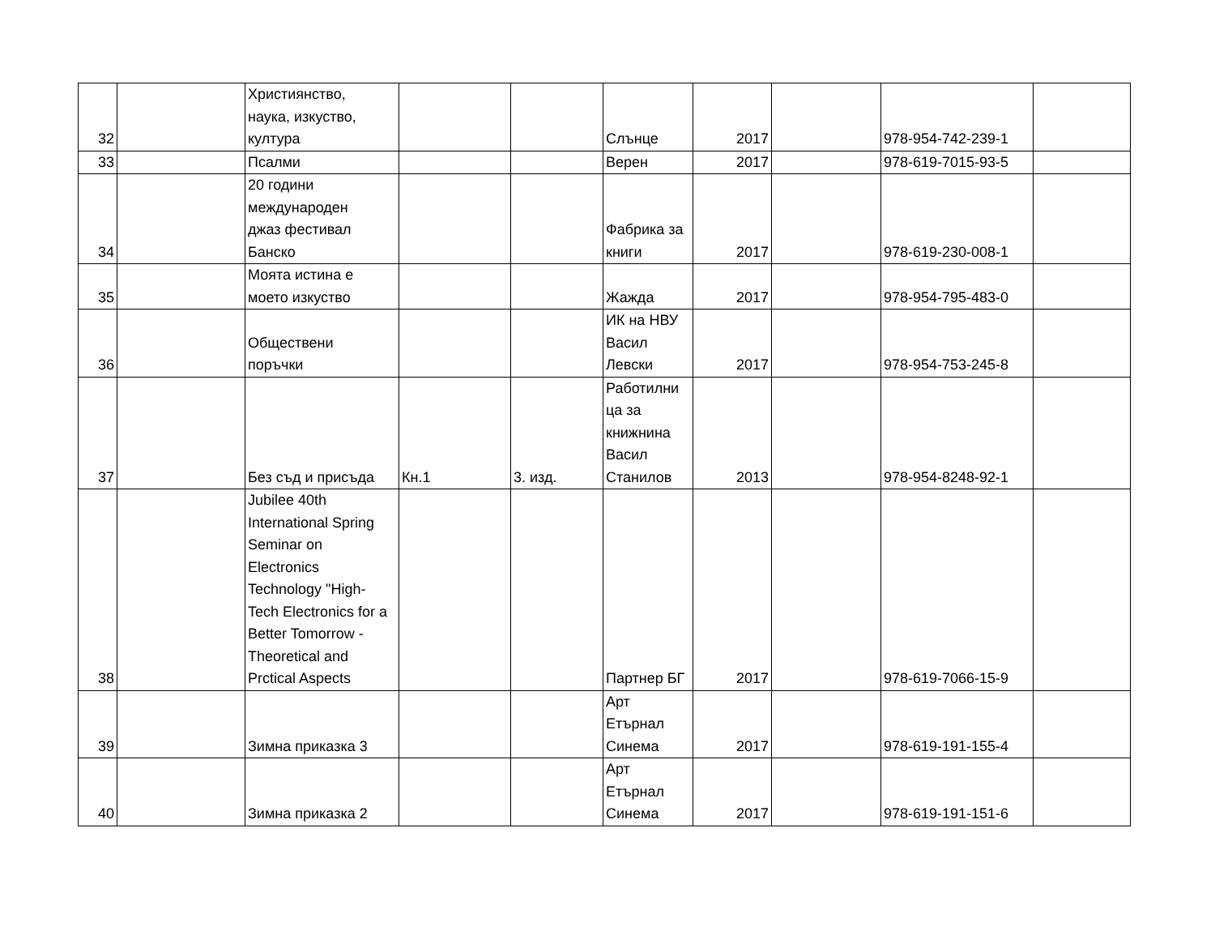| 32 | | Християнство, наука, изкуство, култура | | | Слънце | 2017 | | 978-954-742-239-1 | |
| 33 | | Псалми | | | Верен | 2017 | | 978-619-7015-93-5 | |
| 34 | | 20 години международен джаз фестивал Банско | | | Фабрика за книги | 2017 | | 978-619-230-008-1 | |
| 35 | | Моята истина е моето изкуство | | | Жажда | 2017 | | 978-954-795-483-0 | |
| 36 | | Обществени поръчки | | | ИК на НВУ Васил Левски | 2017 | | 978-954-753-245-8 | |
| 37 | | Без съд и присъда | Кн.1 | 3. изд. | Работилни ца за книжнина Васил Станилов | 2013 | | 978-954-8248-92-1 | |
| 38 | | Jubilee 40th International Spring Seminar on Electronics Technology "High- Tech Electronics for a Better Tomorrow - Theoretical and Prctical Aspects | | | Партнер БГ | 2017 | | 978-619-7066-15-9 | |
| 39 | | Зимна приказка 3 | | | Арт Етърнал Синема | 2017 | | 978-619-191-155-4 | |
| 40 | | Зимна приказка 2 | | | Арт Етърнал Синема | 2017 | | 978-619-191-151-6 | |